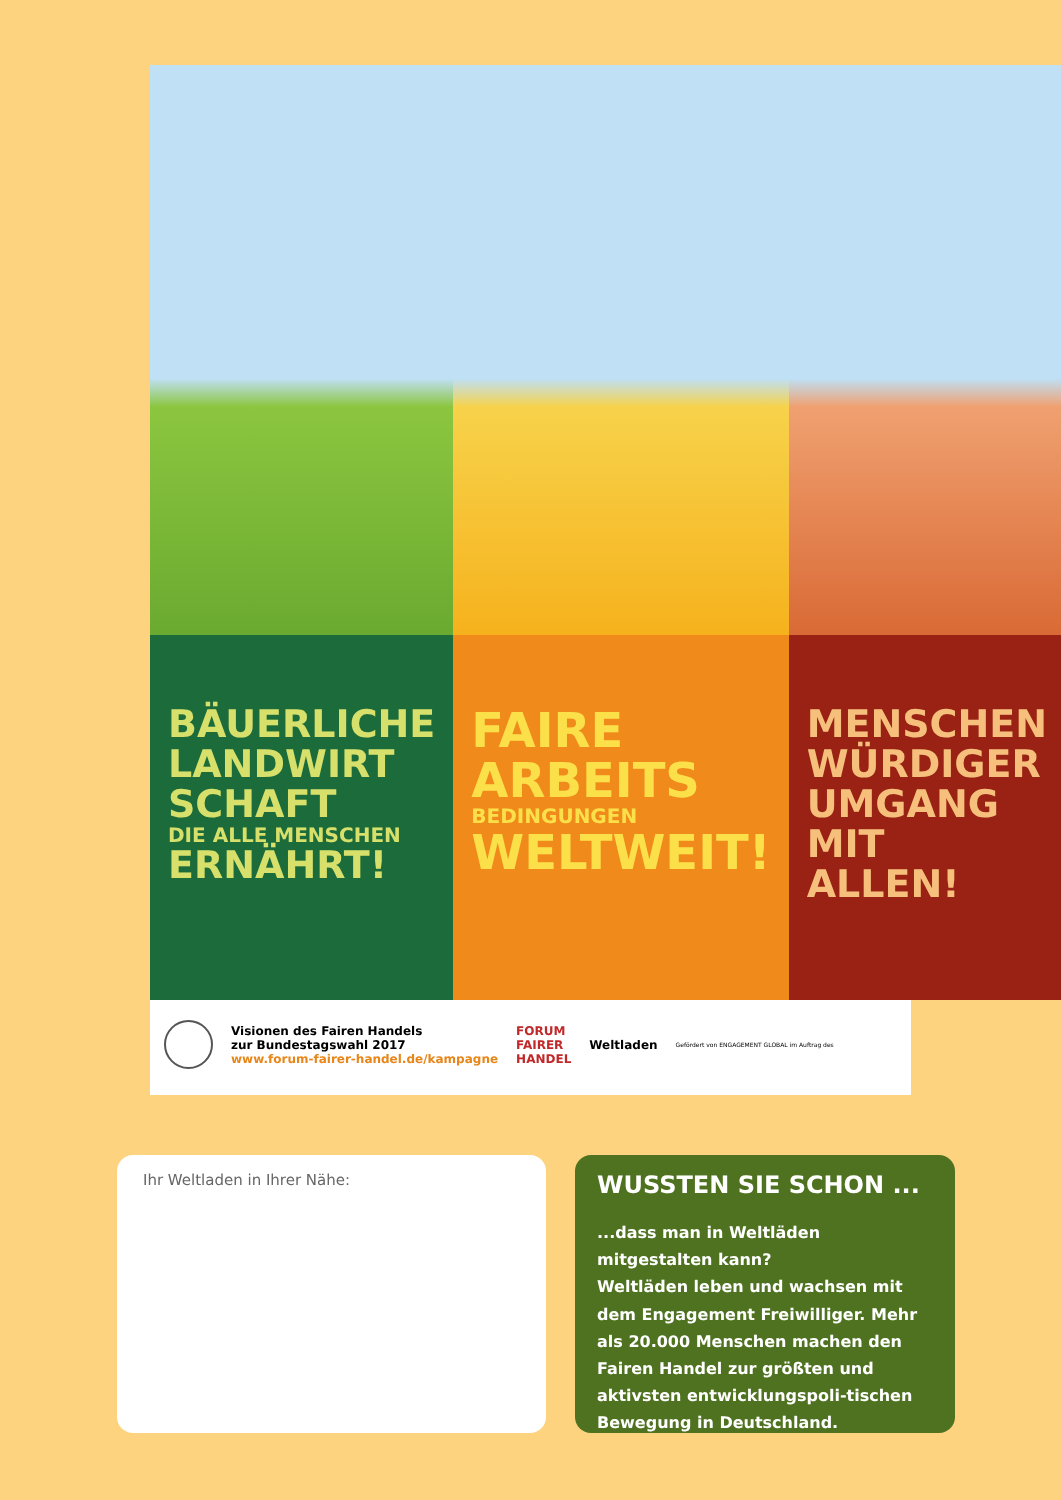BÄUERLICHE LANDWIRT SCHAFT
DIE ALLE MENSCHEN
ERNÄHRT!
FAIRE
ARBEITS
BEDINGUNGEN
WELTWEIT!
MENSCHEN WÜRDIGER UMGANG MIT ALLEN!
Visionen des Fairen Handels
zur Bundestagswahl 2017
www.forum-fairer-handel.de/kampagne
FORUM
FAIRER
HANDEL
Weltladen
Gefördert von ENGAGEMENT GLOBAL im Auftrag des
Ihr Weltladen in Ihrer Nähe:
WUSSTEN SIE SCHON ...
...dass man in Weltläden mitgestalten kann?
Weltläden leben und wachsen mit dem Engagement Freiwilliger. Mehr als 20.000 Menschen machen den Fairen Handel zur größten und aktivsten entwicklungspoli-tischen Bewegung in Deutschland.